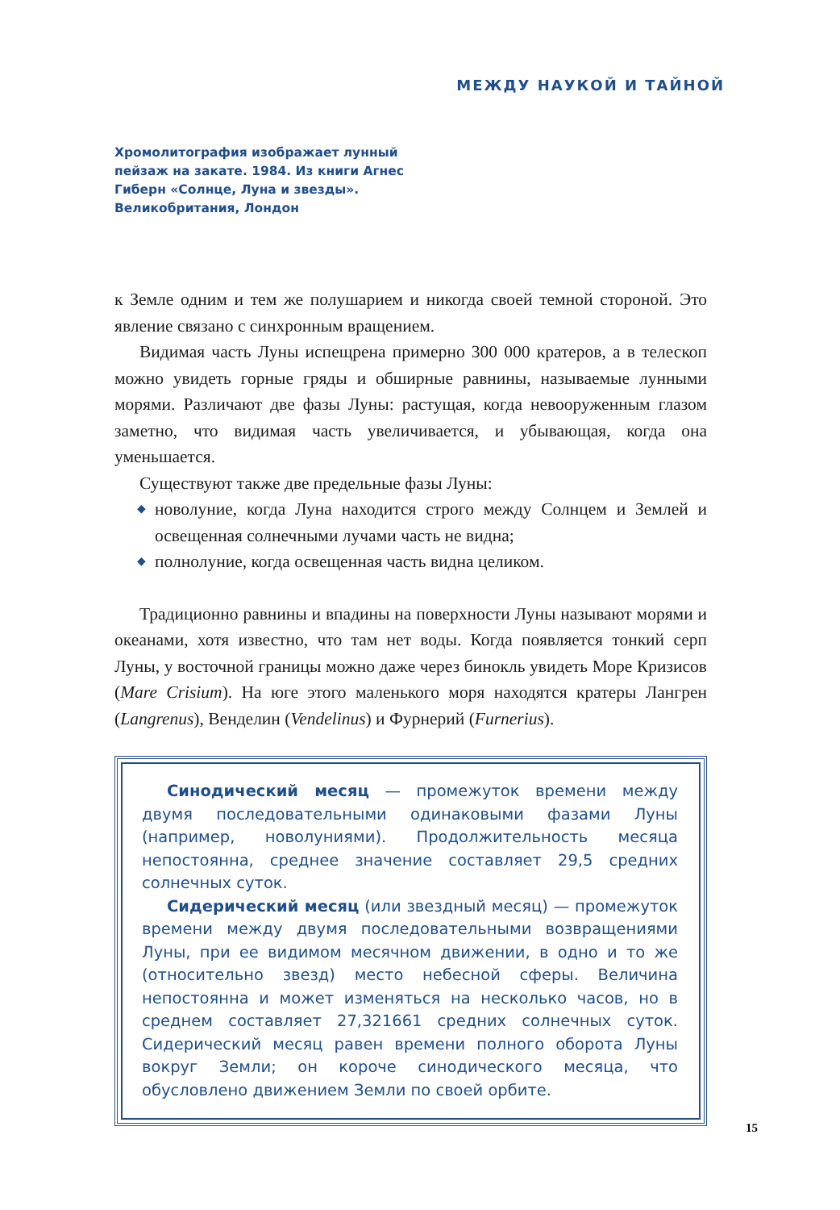МЕЖДУ НАУКОЙ И ТАЙНОЙ
Хромолитография изображает лунный пейзаж на закате. 1984. Из книги Агнес Гиберн «Солнце, Луна и звезды». Великобритания, Лондон
к Земле одним и тем же полушарием и никогда своей темной стороной. Это явление связано с синхронным вращением.
Видимая часть Луны испещрена примерно 300 000 кратеров, а в телескоп можно увидеть горные гряды и обширные равнины, называемые лунными морями. Различают две фазы Луны: растущая, когда невооруженным глазом заметно, что видимая часть увеличивается, и убывающая, когда она уменьшается.
Существуют также две предельные фазы Луны:
◆ новолуние, когда Луна находится строго между Солнцем и Землей и освещенная солнечными лучами часть не видна;
◆ полнолуние, когда освещенная часть видна целиком.
Традиционно равнины и впадины на поверхности Луны называют морями и океанами, хотя известно, что там нет воды. Когда появляется тонкий серп Луны, у восточной границы можно даже через бинокль увидеть Море Кризисов (Mare Crisium). На юге этого маленького моря находятся кратеры Лангрен (Langrenus), Венделин (Vendelinus) и Фурнерий (Furnerius).
Синодический месяц — промежуток времени между двумя последовательными одинаковыми фазами Луны (например, новолуниями). Продолжительность месяца непостоянна, среднее значение составляет 29,5 средних солнечных суток.
Сидерический месяц (или звездный месяц) — промежуток времени между двумя последовательными возвращениями Луны, при ее видимом месячном движении, в одно и то же (относительно звезд) место небесной сферы. Величина непостоянна и может изменяться на несколько часов, но в среднем составляет 27,321661 средних солнечных суток. Сидерический месяц равен времени полного оборота Луны вокруг Земли; он короче синодического месяца, что обусловлено движением Земли по своей орбите.
15